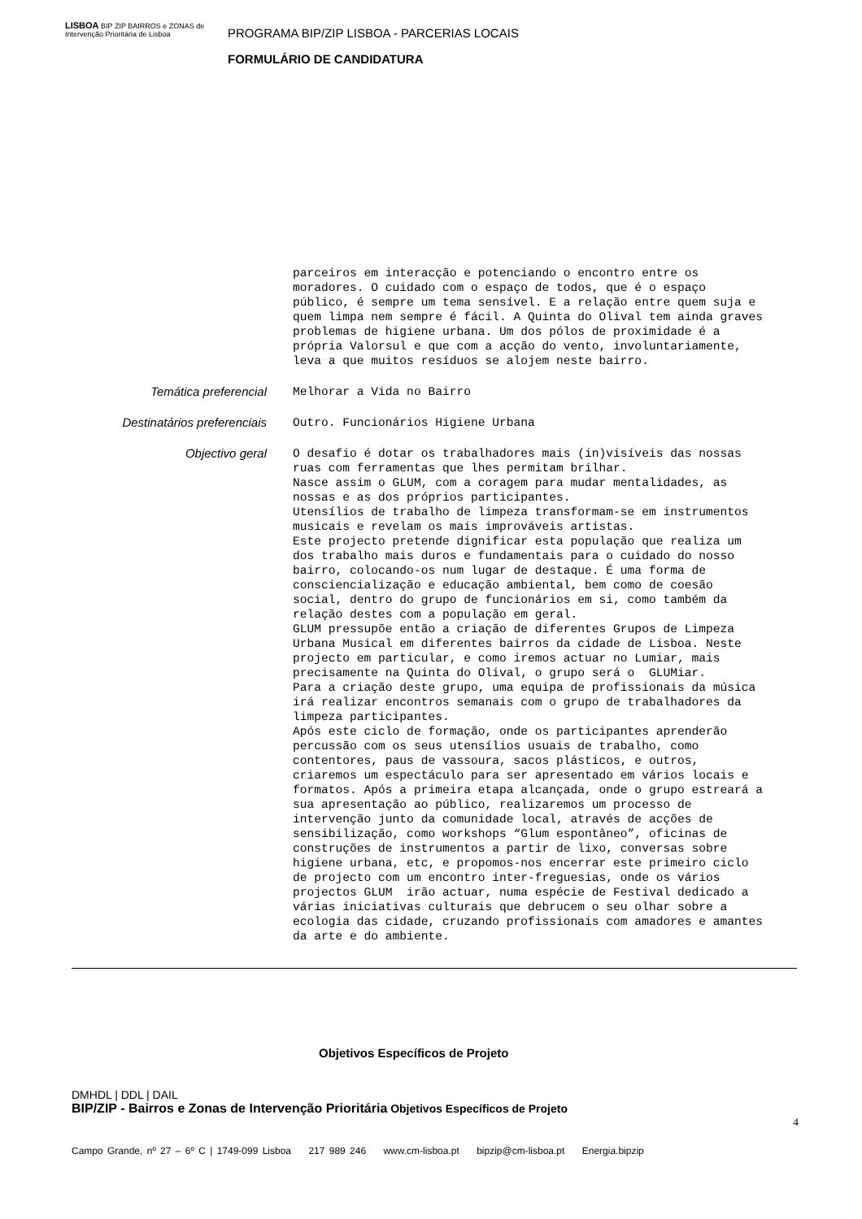LISBOA BIP ZIP BAIRROS e ZONAS de Intervenção Prioritária de Lisboa
PROGRAMA BIP/ZIP LISBOA - PARCERIAS LOCAIS
FORMULÁRIO DE CANDIDATURA
parceiros em interacção e potenciando o encontro entre os moradores. O cuidado com o espaço de todos, que é o espaço público, é sempre um tema sensível. E a relação entre quem suja e quem limpa nem sempre é fácil. A Quinta do Olival tem ainda graves problemas de higiene urbana. Um dos pólos de proximidade é a própria Valorsul e que com a acção do vento, involuntariamente, leva a que muitos resíduos se alojem neste bairro.
Temática preferencial
Melhorar a Vida no Bairro
Destinatários preferenciais
Outro. Funcionários Higiene Urbana
Objectivo geral
O desafio é dotar os trabalhadores mais (in)visíveis das nossas ruas com ferramentas que lhes permitam brilhar. Nasce assim o GLUM, com a coragem para mudar mentalidades, as nossas e as dos próprios participantes. Utensílios de trabalho de limpeza transformam-se em instrumentos musicais e revelam os mais improváveis artistas. Este projecto pretende dignificar esta população que realiza um dos trabalho mais duros e fundamentais para o cuidado do nosso bairro, colocando-os num lugar de destaque. É uma forma de consciencialização e educação ambiental, bem como de coesão social, dentro do grupo de funcionários em si, como também da relação destes com a população em geral. GLUM pressupõe então a criação de diferentes Grupos de Limpeza Urbana Musical em diferentes bairros da cidade de Lisboa. Neste projecto em particular, e como iremos actuar no Lumiar, mais precisamente na Quinta do Olival, o grupo será o GLUMiar. Para a criação deste grupo, uma equipa de profissionais da música irá realizar encontros semanais com o grupo de trabalhadores da limpeza participantes. Após este ciclo de formação, onde os participantes aprenderão percussão com os seus utensílios usuais de trabalho, como contentores, paus de vassoura, sacos plásticos, e outros, criaremos um espectáculo para ser apresentado em vários locais e formatos. Após a primeira etapa alcançada, onde o grupo estreará a sua apresentação ao público, realizaremos um processo de intervenção junto da comunidade local, através de acções de sensibilização, como workshops “Glum espontâneo”, oficinas de construções de instrumentos a partir de lixo, conversas sobre higiene urbana, etc, e propomos-nos encerrar este primeiro ciclo de projecto com um encontro inter-freguesias, onde os vários projectos GLUM irão actuar, numa espécie de Festival dedicado a várias iniciativas culturais que debrucem o seu olhar sobre a ecologia das cidade, cruzando profissionais com amadores e amantes da arte e do ambiente.
Objetivos Específicos de Projeto
DMHDL | DDL | DAIL
BIP/ZIP - Bairros e Zonas de Intervenção Prioritária Objetivos Específicos de Projeto
4
Campo Grande, nº 27 – 6º C | 1749-099 Lisboa 217 989 246 www.cm-lisboa.pt bipzip@cm-lisboa.pt Energia.bipzip